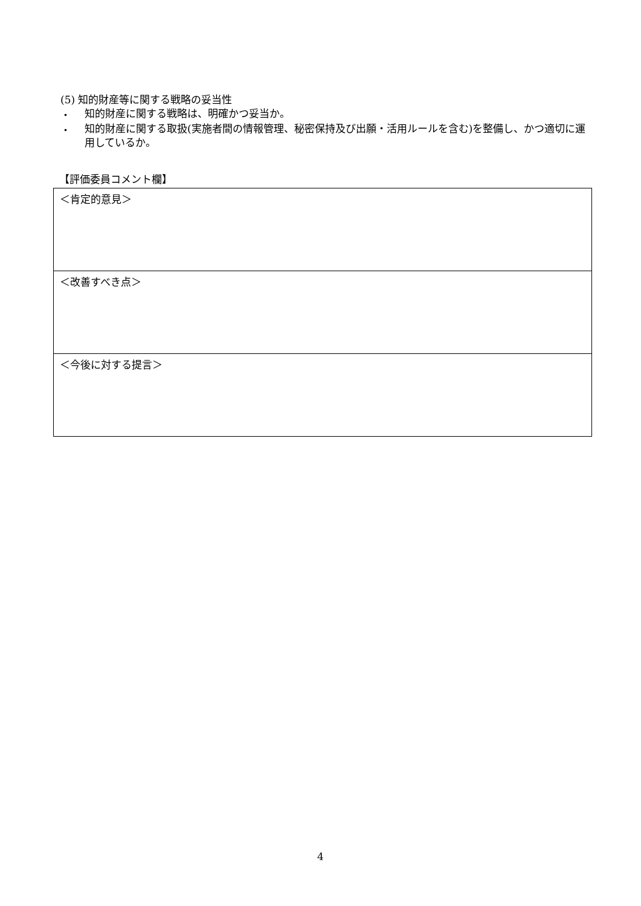(5) 知的財産等に関する戦略の妥当性
・
知的財産に関する戦略は、明確かつ妥当か。
・
知的財産に関する取扱(実施者間の情報管理、秘密保持及び出願・活用ルールを含む)を整備し、かつ適切に運用しているか。
【評価委員コメント欄】
| ＜肯定的意見＞ |
| ＜改善すべき点＞ |
| ＜今後に対する提言＞ |
4